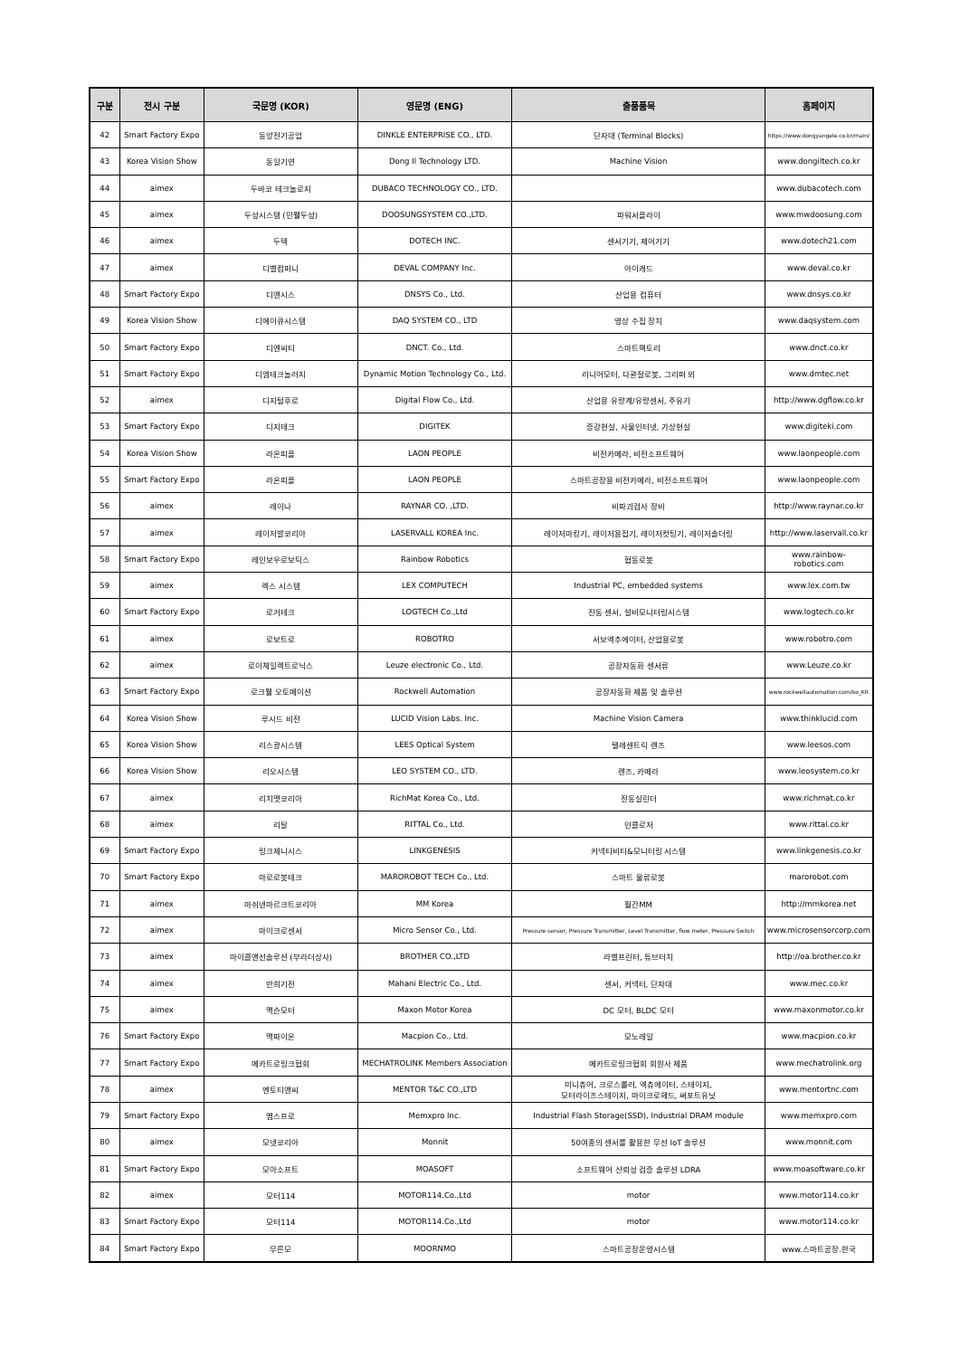| 구분 | 전시 구분 | 국문명 (KOR) | 영문명 (ENG) | 출품품목 | 홈페이지 |
| --- | --- | --- | --- | --- | --- |
| 42 | Smart Factory Expo | 동양전기공업 | DINKLE ENTERPRISE CO., LTD. | 단자대 (Terminal Blocks) | https://www.dongyangele.co.kr/main/ |
| 43 | Korea Vision Show | 동일기연 | Dong Il Technology LTD. | Machine Vision | www.dongiltech.co.kr |
| 44 | aimex | 두바코 테크놀로지 | DUBACO TECHNOLOGY CO., LTD. | | www.dubacotech.com |
| 45 | aimex | 두성시스템 (민웰두성) | DOOSUNGSYSTEM CO.,LTD. | 파워서플라이 | www.mwdoosung.com |
| 46 | aimex | 두텍 | DOTECH INC. | 센서기기, 제어기기 | www.dotech21.com |
| 47 | aimex | 디벨컴퍼니 | DEVAL COMPANY Inc. | 아이캐드 | www.deval.co.kr |
| 48 | Smart Factory Expo | 디앤시스 | DNSYS Co., Ltd. | 산업용 컴퓨터 | www.dnsys.co.kr |
| 49 | Korea Vision Show | 디에이큐시스템 | DAQ SYSTEM CO., LTD | 영상 수집 장치 | www.daqsystem.com |
| 50 | Smart Factory Expo | 디엔씨티 | DNCT. Co., Ltd. | 스마트팩토리 | www.dnct.co.kr |
| 51 | Smart Factory Expo | 디엠테크놀러지 | Dynamic Motion Technology Co., Ltd. | 리니어모터, 다관절로봇, 그리퍼 외 | www.dmtec.net |
| 52 | aimex | 디지털후로 | Digital Flow Co., Ltd. | 산업용 유량계/유량센서, 주유기 | http://www.dgflow.co.kr |
| 53 | Smart Factory Expo | 디지테크 | DIGITEK | 증강현실, 사물인터넷, 가상현실 | www.digiteki.com |
| 54 | Korea Vision Show | 라온피플 | LAON PEOPLE | 비전카메라, 비전소프트웨어 | www.laonpeople.com |
| 55 | Smart Factory Expo | 라온피플 | LAON PEOPLE | 스마트공장용 비전카메라, 비전소프트웨어 | www.laonpeople.com |
| 56 | aimex | 레이나 | RAYNAR CO. ,LTD. | 비파괴검사 장비 | http://www.raynar.co.kr |
| 57 | aimex | 레이저발코리아 | LASERVALL KOREA Inc. | 레이저마킹기, 레이저용접기, 레이저컷팅기, 레이저솔더링 | http://www.laservall.co.kr |
| 58 | Smart Factory Expo | 레인보우로보틱스 | Rainbow Robotics | 협동로봇 | www.rainbow-robotics.com |
| 59 | aimex | 렉스 시스템 | LEX COMPUTECH | Industrial PC, embedded systems | www.lex.com.tw |
| 60 | Smart Factory Expo | 로거테크 | LOGTECH Co.,Ltd | 진동 센서, 설비모니터링시스템 | www.logtech.co.kr |
| 61 | aimex | 로보트로 | ROBOTRO | 서보엑추에이터, 산업용로봇 | www.robotro.com |
| 62 | aimex | 로이체일렉트로닉스 | Leuze electronic Co., Ltd. | 공장자동화 센서류 | www.Leuze.co.kr |
| 63 | Smart Factory Expo | 로크웰 오토메이션 | Rockwell Automation | 공장자동화 제품 및 솔루션 | www.rockwellautomation.com/ko_KR |
| 64 | Korea Vision Show | 루시드 비전 | LUCID Vision Labs. Inc. | Machine Vision Camera | www.thinklucid.com |
| 65 | Korea Vision Show | 리스광시스템 | LEES Optical System | 텔레센트릭 렌즈 | www.leesos.com |
| 66 | Korea Vision Show | 리오시스템 | LEO SYSTEM CO., LTD. | 렌즈, 카메라 | www.leosystem.co.kr |
| 67 | aimex | 리치맷코리아 | RichMat Korea Co., Ltd. | 전동실린더 | www.richmat.co.kr |
| 68 | aimex | 리탈 | RITTAL Co., Ltd. | 인클로저 | www.rittal.co.kr |
| 69 | Smart Factory Expo | 링크제니시스 | LINKGENESIS | 커넥티비티&모니터링 시스템 | www.linkgenesis.co.kr |
| 70 | Smart Factory Expo | 마로로봇테크 | MAROROBOT TECH Co., Ltd. | 스마트 물류로봇 | marorobot.com |
| 71 | aimex | 마쉬넨마르크트코리아 | MM Korea | 월간MM | http://mmkorea.net |
| 72 | aimex | 마이크로센서 | Micro Sensor Co., Ltd. | Pressure sensor, Pressure Transmitter, Level Transmitter, flow meter, Pressure Switch | www.microsensorcorp.com |
| 73 | aimex | 마이클앤선솔루션 (부라더상사) | BROTHER CO.,LTD | 라벨프린터, 튜브터치 | http://oa.brother.co.kr |
| 74 | aimex | 만희기전 | Mahani Electric Co., Ltd. | 센서, 커넥터, 단자대 | www.mec.co.kr |
| 75 | aimex | 맥슨모터 | Maxon Motor Korea | DC 모터, BLDC 모터 | www.maxonmotor.co.kr |
| 76 | Smart Factory Expo | 맥파이온 | Macpion Co., Ltd. | 모노레일 | www.macpion.co.kr |
| 77 | Smart Factory Expo | 메카트로링크협회 | MECHATROLINK Members Association | 메카트로링크협회 회원사 제품 | www.mechatrolink.org |
| 78 | aimex | 멘토티앤씨 | MENTOR T&C CO.,LTD | 미니츄어, 크로스롤러, 엑츄에이터, 스테이지, 모터라이즈스테이지, 마이크로헤드, 써포트유닛 | www.mentortnc.com |
| 79 | Smart Factory Expo | 멤스프로 | Memxpro Inc. | Industrial Flash Storage(SSD), Industrial DRAM module | www.memxpro.com |
| 80 | aimex | 모넷코리아 | Monnit | 50여종의 센서를 활용한 무선 IoT 솔루션 | www.monnit.com |
| 81 | Smart Factory Expo | 모아소프트 | MOASOFT | 소프트웨어 신뢰성 검증 솔루션 LDRA | www.moasoftware.co.kr |
| 82 | aimex | 모터114 | MOTOR114.Co.,Ltd | motor | www.motor114.co.kr |
| 83 | Smart Factory Expo | 모터114 | MOTOR114.Co.,Ltd | motor | www.motor114.co.kr |
| 84 | Smart Factory Expo | 무른모 | MOORNMO | 스마트공장운영시스템 | www.스마트공장.한국 |